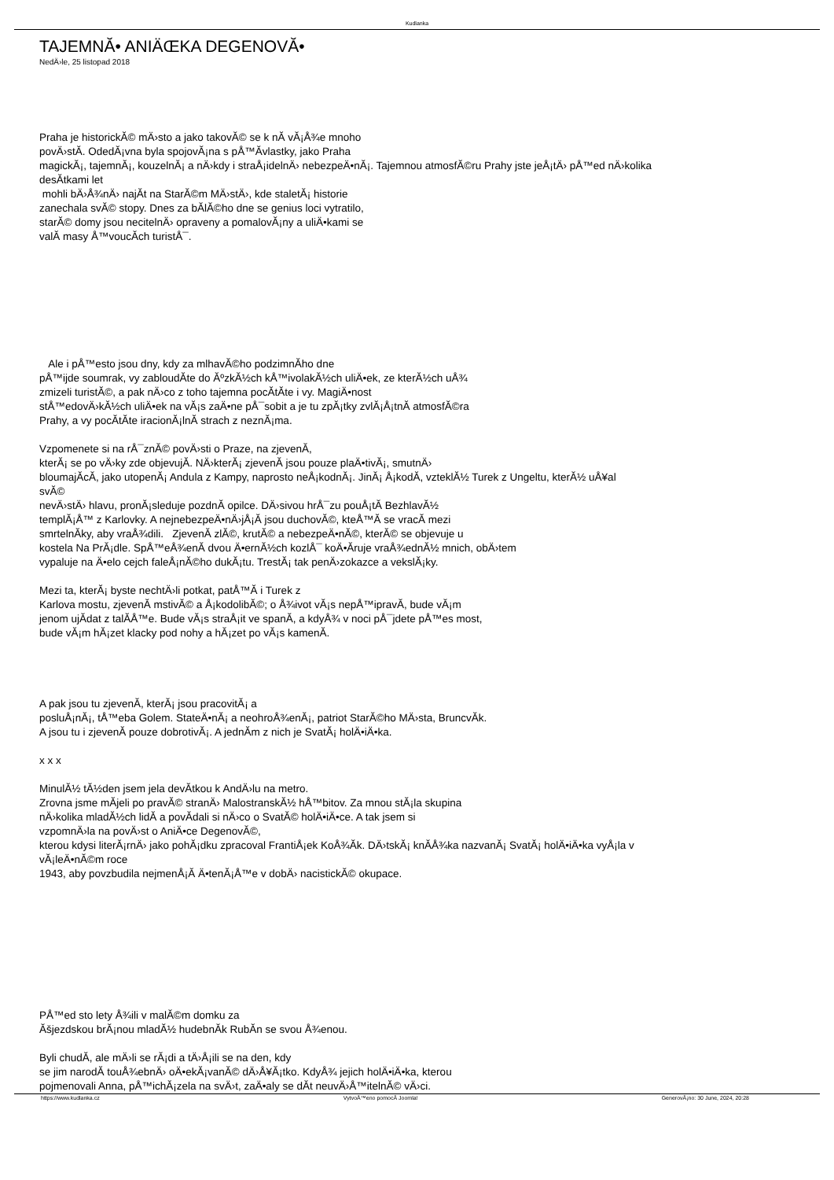Kudlanka
TAJEMNĂ• ANIÄŒKA DEGENOVĂ•
NedÄ›le, 25 listopad 2018
Praha je historickĂ© mÄ›sto a jako takovĂ© se k nĂ­ vĂ¡Å¾e mnoho
povÄ›stĂ­. OdedĂ¡vna byla spojovĂ¡na s pÅ™Ă­vlastky, jako Praha
magickĂ¡, tajemnĂ¡, kouzelnĂ¡ a nÄ›kdy i straÅ¡idelnÄ› nebezpeÄ•nĂ¡. Tajemnou atmosfĂ©ru Prahy jste jeÅ¡tÄ› pÅ™ed nÄ›kolika
desĂ­tkami let
mohli bÄ›Å¾nÄ› najĂ­t na StarĂ©m MÄ›stÄ›, kde staletĂ¡ historie
zanechala svĂ© stopy. Dnes za bĂ­lĂ©ho dne se genius loci vytratilo,
starĂ© domy jsou necitelnÄ› opraveny a pomalovĂ¡ny a uliÄ•kami se
valĂ­ masy Å™voucĂ­ch turistÅ¯.
Ale i pÅ™esto jsou dny, kdy za mlhavĂ©ho podzimnĂ­ho dne
pÅ™ijde soumrak, vy zabloudĂ­te do ĂºzkĂ½ch kÅ™ivolakĂ½ch uliÄ•ek, ze kterĂ½ch uÅ¾
zmizeli turistĂ©, a pak nÄ›co z toho tajemna pocĂ­tĂ­te i vy. MagiÄ•nost
stÅ™edovÄ›kĂ½ch uliÄ•ek na vĂ¡s zaÄ•ne pÅ¯sobit a je tu zpĂ¡tky zvlĂ¡Å¡tnĂ­ atmosfĂ©ra
Prahy, a vy pocĂ­tĂ­te iracionĂ¡lnĂ­ strach z neznĂ¡ma.
Vzpomenete si na rÅ¯znĂ© povÄ›sti o Praze, na zjevenĂ­,
kterĂ¡ se po vÄ›ky zde objevujĂ­. NÄ›kterĂ¡ zjevenĂ­ jsou pouze plaÄ•tivĂ¡, smutnÄ›
bloumajĂ­cĂ­, jako utopenĂ¡ Andula z Kampy, naprosto neÅ¡kodnĂ¡. JinĂ¡ Å¡kodĂ­, vzteklĂ½ Turek z Ungeltu, kterĂ½ uÅ¥al
svĂ©
nevÄ›stÄ› hlavu, pronĂ¡sleduje pozdnĂ­ opilce. DÄ›sivou hrÅ¯zu pouÅ¡tĂ­ BezhlavĂ½
templĂ¡Å™ z Karlovky. A nejnebezpeÄ•nÄ›jÅ¡Ă­ jsou duchovĂ©, kteÅ™Ă­ se vracĂ­ mezi
smrtelnĂ­ky, aby vraÅ¾dili. ZjevenĂ­ zlĂ©, krutĂ© a nebezpeÄ•nĂ©, kterĂ© se objevuje u
kostela Na PrĂ¡dle. SpÅ™eÅ¾enĂ­ dvou Ä•ernĂ½ch kozlÅ¯ koÄ•Ă­ruje vraÅ¾ednĂ½ mnich, obÄ›tem
vypaluje na Ä•elo cejch faleÅ¡nĂ©ho dukĂ¡tu. TrestĂ¡ tak penÄ›zokazce a vekslĂ¡ky.
Mezi ta, kterĂ¡ byste nechtÄ›li potkat, patÅ™Ă­ i Turek z
Karlova mostu, zjevenĂ­ mstivĂ© a Å¡kodolibĂ©; o Å¾ivot vĂ¡s nepÅ™ipravĂ­, bude vĂ¡m
jenom ujĂ­dat z talĂ­Å™e. Bude vĂ¡s straÅ¡it ve spanĂ­, a kdyÅ¾ v noci pÅ¯jdete pÅ™es most,
bude vĂ¡m hĂ¡zet klacky pod nohy a hĂ¡zet po vĂ¡s kamenĂ­.
A pak jsou tu zjevenĂ­, kterĂ¡ jsou pracovitĂ¡ a
posluÅ¡nĂ¡, tÅ™eba Golem. StateÄ•nĂ¡ a neohroÅ¾enĂ¡, patriot StarĂ©ho MÄ›sta, BruncvĂ­k.
A jsou tu i zjevenĂ­ pouze dobrotivĂ¡. A jednĂ­m z nich je SvatĂ¡ holÄ•iÄ•ka.
x x x
MinulĂ½ tĂ½den jsem jela devĂ­tkou k AndÄ›lu na metro.
Zrovna jsme mĂ­jeli po pravĂ© stranÄ› MalostranskĂ½ hÅ™bitov. Za mnou stĂ¡la skupina
nÄ›kolika mladĂ½ch lidĂ­ a povĂ­dali si nÄ›co o SvatĂ© holÄ•iÄ•ce. A tak jsem si
vzpomnÄ›la na povÄ›st o AniÄ•ce DegenovĂ©,
kterou kdysi literĂ¡rnÄ› jako pohĂ¡dku zpracoval FrantiÅ¡ek KoÅ¾Ă­k. DÄ›tskĂ¡ knĂ­Å¾ka nazvanĂ¡ SvatĂ¡ holÄ•iÄ•ka vyÅ¡la v
vĂ¡leÄ•nĂ©m roce
1943, aby povzbudila nejmenÅ¡Ă­ Ä•tenĂ¡Å™e v dobÄ› nacistickĂ© okupace.
PÅ™ed sto lety Å¾ili v malĂ©m domku za
Ăšjezdskou brĂ¡nou mladĂ½ hudebnĂ­k RubĂ­n se svou Å¾enou.
Byli chudĂ­, ale mÄ›li se rĂ¡di a tÄ›Å¡ili se na den, kdy
se jim narodĂ­ touÅ¾ebnÄ› oÄ•ekĂ¡vanĂ© dÄ›Å¥Ă¡tko. KdyÅ¾ jejich holÄ•iÄ•ka, kterou
pojmenovali Anna, pÅ™ichĂ¡zela na svÄ›t, zaÄ•aly se dĂ­t neuvÄ›Å™itelnĂ© vÄ›ci.
https://www.kudlanka.cz VytvoÅ™eno pomocĂ­ Joomla! GenerovĂ¡no: 30 June, 2024, 20:28